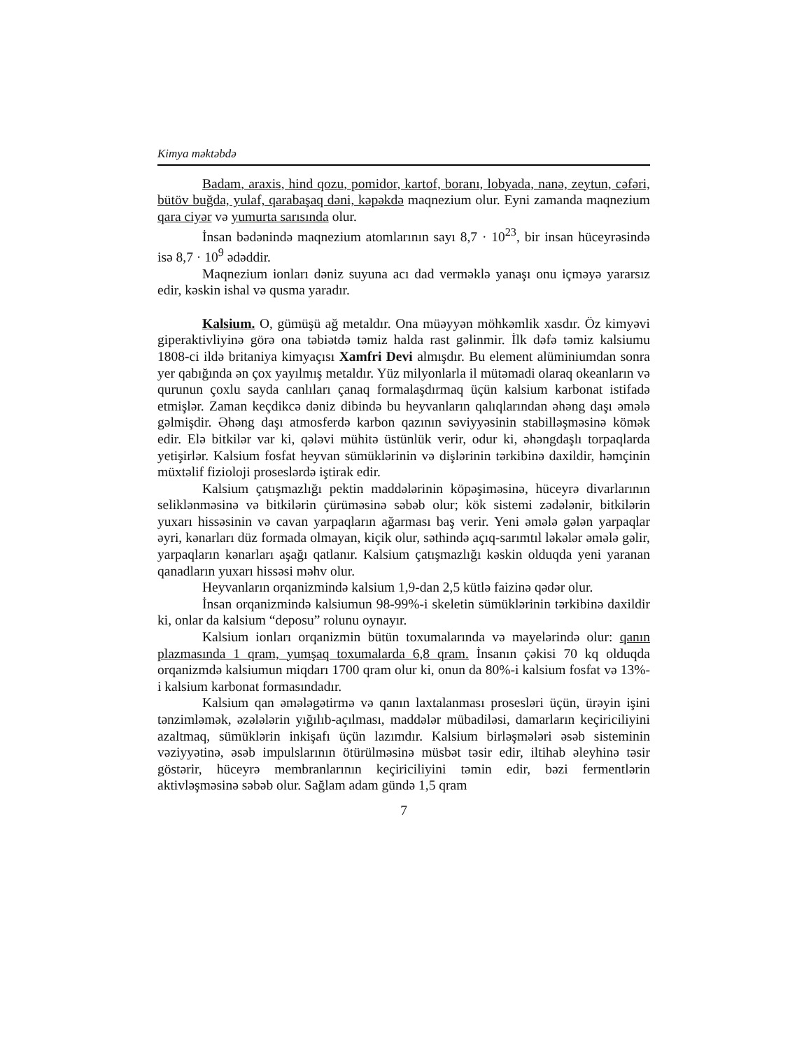Kimya məktəbdə
Badam, araxis, hind qozu, pomidor, kartof, boranı, lobyada, nanə, zeytun, cəfəri, bütöv buğda, yulaf, qarabaşaq dəni, kəpəkdə maqnezium olur. Eyni zamanda maqnezium qara ciyər və yumurta sarısında olur.
İnsan bədənində maqnezium atomlarının sayı 8,7 · 10<sup>23</sup>, bir insan hüceyrəsində isə 8,7 · 10<sup>9</sup> ədəddir.
Maqnezium ionları dəniz suyuna acı dad verməklə yanaşı onu içməyə yararsız edir, kəskin ishal və qusma yaradır.
Kalsium. O, gümüşü ağ metaldır. Ona müəyyən möhkəmlik xasdır. Öz kimyəvi giperaktivliyinə görə ona təbiətdə təmiz halda rast gəlinmir. İlk dəfə təmiz kalsiumu 1808-ci ildə britaniya kimyaçısı Xamfri Devi almışdır. Bu element alüminiumdan sonra yer qabığında ən çox yayılmış metaldır. Yüz milyonlarla il mütəmadi olaraq okeanların və qurunun çoxlu sayda canlıları çanaq formalaşdırmaq üçün kalsium karbonat istifadə etmişlər. Zaman keçdikcə dəniz dibində bu heyvanların qalıqlarından əhəng daşı əmələ gəlmişdir. Əhəng daşı atmosferdə karbon qazının səviyyəsinin stabilləşməsinə kömək edir. Elə bitkilər var ki, qələvi mühitə üstünlük verir, odur ki, əhəngdaşlı torpaqlarda yetişirlər. Kalsium fosfat heyvan sümüklərinin və dişlərinin tərkibinə daxildir, həmçinin müxtəlif fizioloji proseslərdə iştirak edir.
Kalsium çatışmazlığı pektin maddələrinin köpəşiməsinə, hüceyrə divarlarının seliklənməsinə və bitkilərin çürüməsinə səbəb olur; kök sistemi zədələnir, bitkilərin yuxarı hissəsinin və cavan yarpaqların ağarması baş verir. Yeni əmələ gələn yarpaqlar əyri, kənarları düz formada olmayan, kiçik olur, səthində açıq-sarımtıl ləkələr əmələ gəlir, yarpaqların kənarları aşağı qatlanır. Kalsium çatışmazlığı kəskin olduqda yeni yaranan qanadların yuxarı hissəsi məhv olur.
Heyvanların orqanizmində kalsium 1,9-dan 2,5 kütlə faizinə qədər olur.
İnsan orqanizmində kalsiumun 98-99%-i skeletin sümüklərinin tərkibinə daxildir ki, onlar da kalsium “deposu” rolunu oynayır.
Kalsium ionları orqanizmin bütün toxumalarında və mayelərində olur: qanın plazmasında 1 qram, yumşaq toxumalarda 6,8 qram. İnsanın çəkisi 70 kq olduqda orqanizmdə kalsiumun miqdarı 1700 qram olur ki, onun da 80%-i kalsium fosfat və 13%-i kalsium karbonat formasındadır.
Kalsium qan əmələgətirmə və qanın laxtalanması prosesləri üçün, ürəyin işini tənzimləmək, əzələlərin yığılıb-açılması, maddələr mübadiləsi, damarların keçiriciliyini azaltmaq, sümüklərin inkişafı üçün lazımdır. Kalsium birləşmələri əsəb sisteminin vəziyyətinə, əsəb impulslarının ötürülməsinə müsbət təsir edir, iltihab əleyhinə təsir göstərir, hüceyrə membranlarının keçiriciliyini təmin edir, bəzi fermentlərin aktivləşməsinə səbəb olur. Sağlam adam gündə 1,5 qram
7